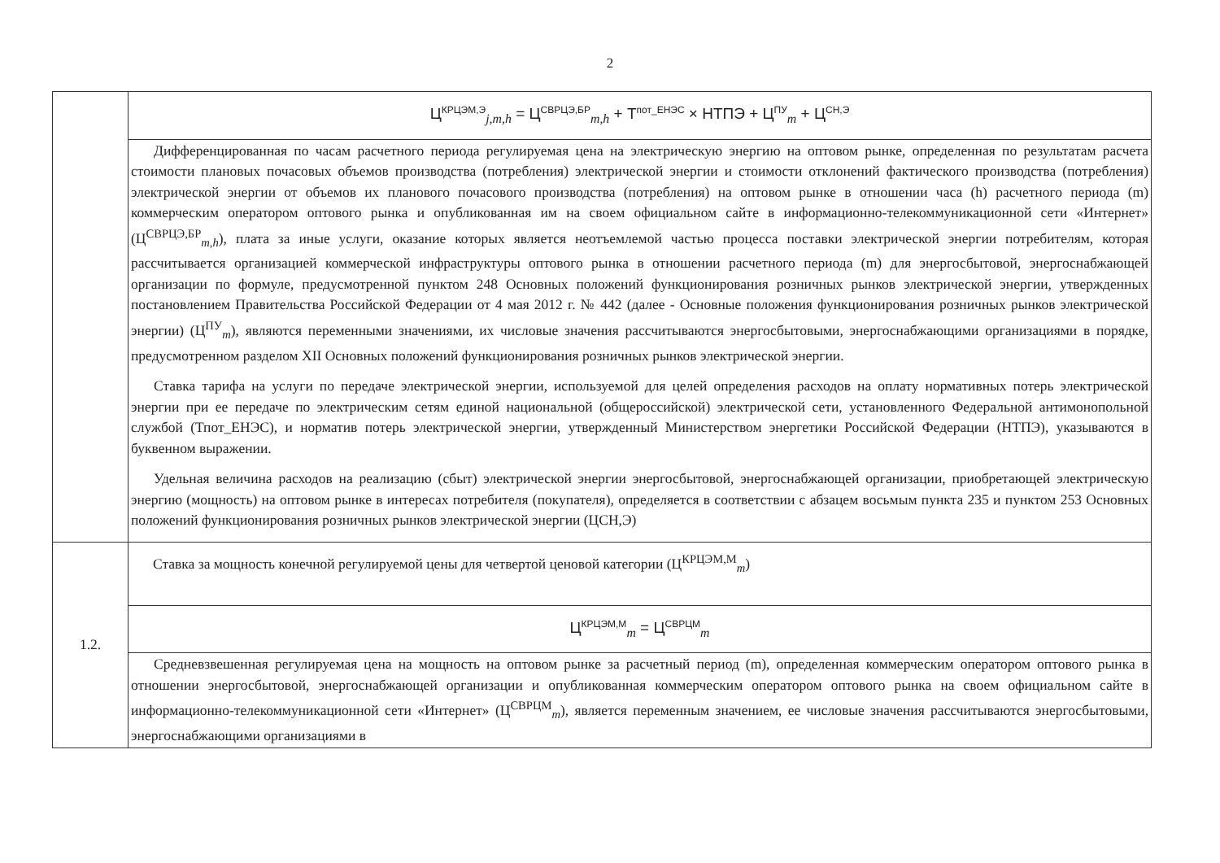2
| | Ц<sup>КРЦЭМ,Э</sup><sub>j,m,h</sub> = Ц<sup>СВРЦЭ,БР</sup><sub>m,h</sub> + Т<sup>пот_ЕНЭС</sup> × НТПЭ + Ц<sup>ПУ</sup><sub>m</sub> + Ц<sup>СН,Э</sup> |
| | Дифференцированная по часам расчетного периода регулируемая цена на электрическую энергию на оптовом рынке, определенная по результатам расчета стоимости плановых почасовых объемов производства (потребления) электрической энергии и стоимости отклонений фактического производства (потребления) электрической энергии от объемов их планового почасового производства (потребления) на оптовом рынке в отношении часа (h) расчетного периода (m) коммерческим оператором оптового рынка и опубликованная им на своем официальном сайте в информационно-телекоммуникационной сети «Интернет» (Ц<sup>СВРЦЭ,БР</sup><sub>m,h</sub>), плата за иные услуги, оказание которых является неотъемлемой частью процесса поставки электрической энергии потребителям, которая рассчитывается организацией коммерческой инфраструктуры оптового рынка в отношении расчетного периода (m) для энергосбытовой, энергоснабжающей организации по формуле, предусмотренной пунктом 248 Основных положений функционирования розничных рынков электрической энергии, утвержденных постановлением Правительства Российской Федерации от 4 мая 2012 г. № 442 (далее - Основные положения функционирования розничных рынков электрической энергии) (Ц<sup>ПУ</sup><sub>m</sub>), являются переменными значениями, их числовые значения рассчитываются энергосбытовыми, энергоснабжающими организациями в порядке, предусмотренном разделом XII Основных положений функционирования розничных рынков электрической энергии. Ставка тарифа на услуги по передаче электрической энергии, используемой для целей определения расходов на оплату нормативных потерь электрической энергии при ее передаче по электрическим сетям единой национальной (общероссийской) электрической сети, установленного Федеральной антимонопольной службой (Тпот_ЕНЭС), и норматив потерь электрической энергии, утвержденный Министерством энергетики Российской Федерации (НТПЭ), указываются в буквенном выражении. Удельная величина расходов на реализацию (сбыт) электрической энергии энергосбытовой, энергоснабжающей организации, приобретающей электрическую энергию (мощность) на оптовом рынке в интересах потребителя (покупателя), определяется в соответствии с абзацем восьмым пункта 235 и пунктом 253 Основных положений функционирования розничных рынков электрической энергии (ЦСН,Э) |
| 1.2. | Ставка за мощность конечной регулируемой цены для четвертой ценовой категории (Ц<sup>КРЦЭМ,М</sup><sub>m</sub>) |
| | Ц<sup>КРЦЭМ,М</sup><sub>m</sub> = Ц<sup>СВРЦМ</sup><sub>m</sub> |
| | Средневзвешенная регулируемая цена на мощность на оптовом рынке за расчетный период (m), определенная коммерческим оператором оптового рынка в отношении энергосбытовой, энергоснабжающей организации и опубликованная коммерческим оператором оптового рынка на своем официальном сайте в информационно-телекоммуникационной сети «Интернет» (Ц<sup>СВРЦМ</sup><sub>m</sub>), является переменным значением, ее числовые значения рассчитываются энергосбытовыми, энергоснабжающими организациями в |